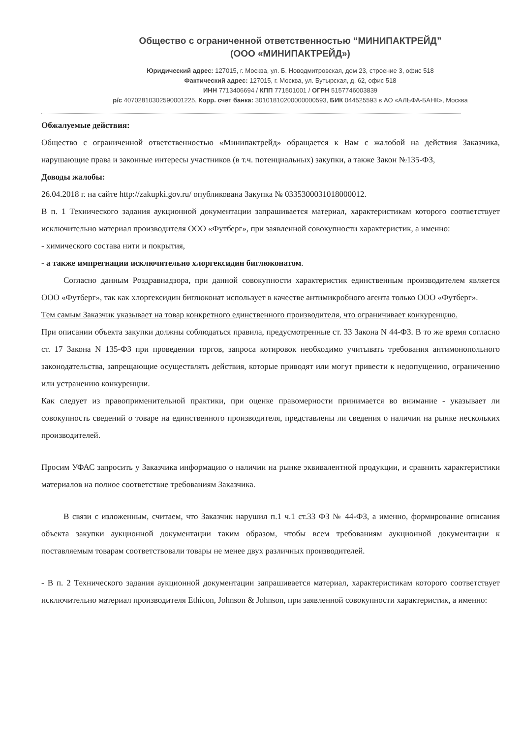Общество с ограниченной ответственностью “МИНИПАКТРЕЙД”
(ООО «МИНИПАКТРЕЙД»)
Юридический адрес: 127015, г. Москва, ул. Б. Новодмитровская, дом 23, строение 3, офис 518
Фактический адрес: 127015, г. Москва, ул. Бутырская, д. 62, офис 518
ИНН 7713406694 / КПП 771501001 / ОГРН 5157746003839
р/с 40702810302590001225, Корр. счет банка: 30101810200000000593, БИК 044525593 в АО «АЛЬФА-БАНК», Москва
Обжалуемые действия:
Общество с ограниченной ответственностью «Минипактрейд» обращается к Вам с жалобой на действия Заказчика, нарушающие права и законные интересы участников (в т.ч. потенциальных) закупки, а также Закон №135-ФЗ,
Доводы жалобы:
26.04.2018 г. на сайте http://zakupki.gov.ru/ опубликована Закупка № 0335300031018000012.
В п. 1 Технического задания аукционной документации запрашивается материал, характеристикам которого соответствует исключительно материал производителя ООО «Футберг», при заявленной совокупности характеристик, а именно:
- химического состава нити и покрытия,
- а также импрегнации исключительно хлоргексидин биглюконатом.
Согласно данным Роздравнадзора, при данной совокупности характеристик единственным производителем является ООО «Футберг», так как хлоргексидин биглюконат использует в качестве антимикробного агента только ООО «Футберг».
Тем самым Заказчик указывает на товар конкретного единственного производителя, что ограничивает конкуренцию.
При описании объекта закупки должны соблюдаться правила, предусмотренные ст. 33 Закона N 44-ФЗ. В то же время согласно ст. 17 Закона N 135-ФЗ при проведении торгов, запроса котировок необходимо учитывать требования антимонопольного законодательства, запрещающие осуществлять действия, которые приводят или могут привести к недопущению, ограничению или устранению конкуренции.
Как следует из правоприменительной практики, при оценке правомерности принимается во внимание - указывает ли совокупность сведений о товаре на единственного производителя, представлены ли сведения о наличии на рынке нескольких производителей.
Просим УФАС запросить у Заказчика информацию о наличии на рынке эквивалентной продукции, и сравнить характеристики материалов на полное соответствие требованиям Заказчика.
В связи с изложенным, считаем, что Заказчик нарушил п.1 ч.1 ст.33 ФЗ № 44-ФЗ, а именно, формирование описания объекта закупки аукционной документации таким образом, чтобы всем требованиям аукционной документации к поставляемым товарам соответствовали товары не менее двух различных производителей.
- В п. 2 Технического задания аукционной документации запрашивается материал, характеристикам которого соответствует исключительно материал производителя Ethicon, Johnson & Johnson, при заявленной совокупности характеристик, а именно: